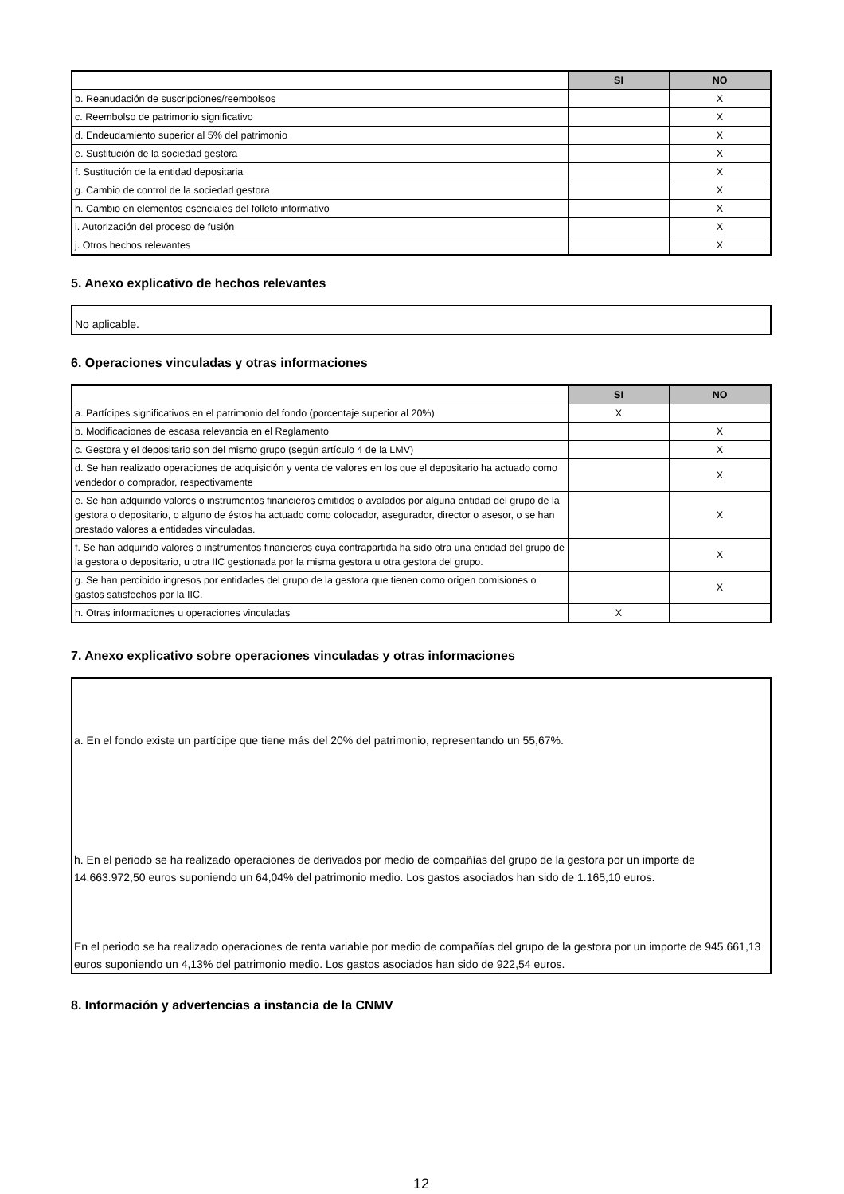| | SI | NO |
| --- | --- | --- |
| b. Reanudación de suscripciones/reembolsos | | X |
| c. Reembolso de patrimonio significativo | | X |
| d. Endeudamiento superior al 5% del patrimonio | | X |
| e. Sustitución de la sociedad gestora | | X |
| f. Sustitución de la entidad depositaria | | X |
| g. Cambio de control de la sociedad gestora | | X |
| h. Cambio en elementos esenciales del folleto informativo | | X |
| i. Autorización del proceso de fusión | | X |
| j. Otros hechos relevantes | | X |
5. Anexo explicativo de hechos relevantes
No aplicable.
6. Operaciones vinculadas y otras informaciones
| | SI | NO |
| --- | --- | --- |
| a. Partícipes significativos en el patrimonio del fondo (porcentaje superior al 20%) | X | |
| b. Modificaciones de escasa relevancia en el Reglamento | | X |
| c. Gestora y el depositario son del mismo grupo (según artículo 4 de la LMV) | | X |
| d. Se han realizado operaciones de adquisición y venta de valores en los que el depositario ha actuado como vendedor o comprador, respectivamente | | X |
| e. Se han adquirido valores o instrumentos financieros emitidos o avalados por alguna entidad del grupo de la gestora o depositario, o alguno de éstos ha actuado como colocador, asegurador, director o asesor, o se han prestado valores a entidades vinculadas. | | X |
| f. Se han adquirido valores o instrumentos financieros cuya contrapartida ha sido otra una entidad del grupo de la gestora o depositario, u otra IIC gestionada por la misma gestora u otra gestora del grupo. | | X |
| g. Se han percibido ingresos por entidades del grupo de la gestora que tienen como origen comisiones o gastos satisfechos por la IIC. | | X |
| h. Otras informaciones u operaciones vinculadas | X | |
7. Anexo explicativo sobre operaciones vinculadas y otras informaciones
a. En el fondo existe un partícipe que tiene más del 20% del patrimonio, representando un 55,67%.
h. En el periodo se ha realizado operaciones de derivados por medio de compañías del grupo de la gestora por un importe de 14.663.972,50 euros suponiendo un 64,04% del patrimonio medio. Los gastos asociados han sido de 1.165,10 euros.
En el periodo se ha realizado operaciones de renta variable por medio de compañías del grupo de la gestora por un importe de 945.661,13 euros suponiendo un 4,13% del patrimonio medio. Los gastos asociados han sido de 922,54 euros.
8. Información y advertencias a instancia de la CNMV
12